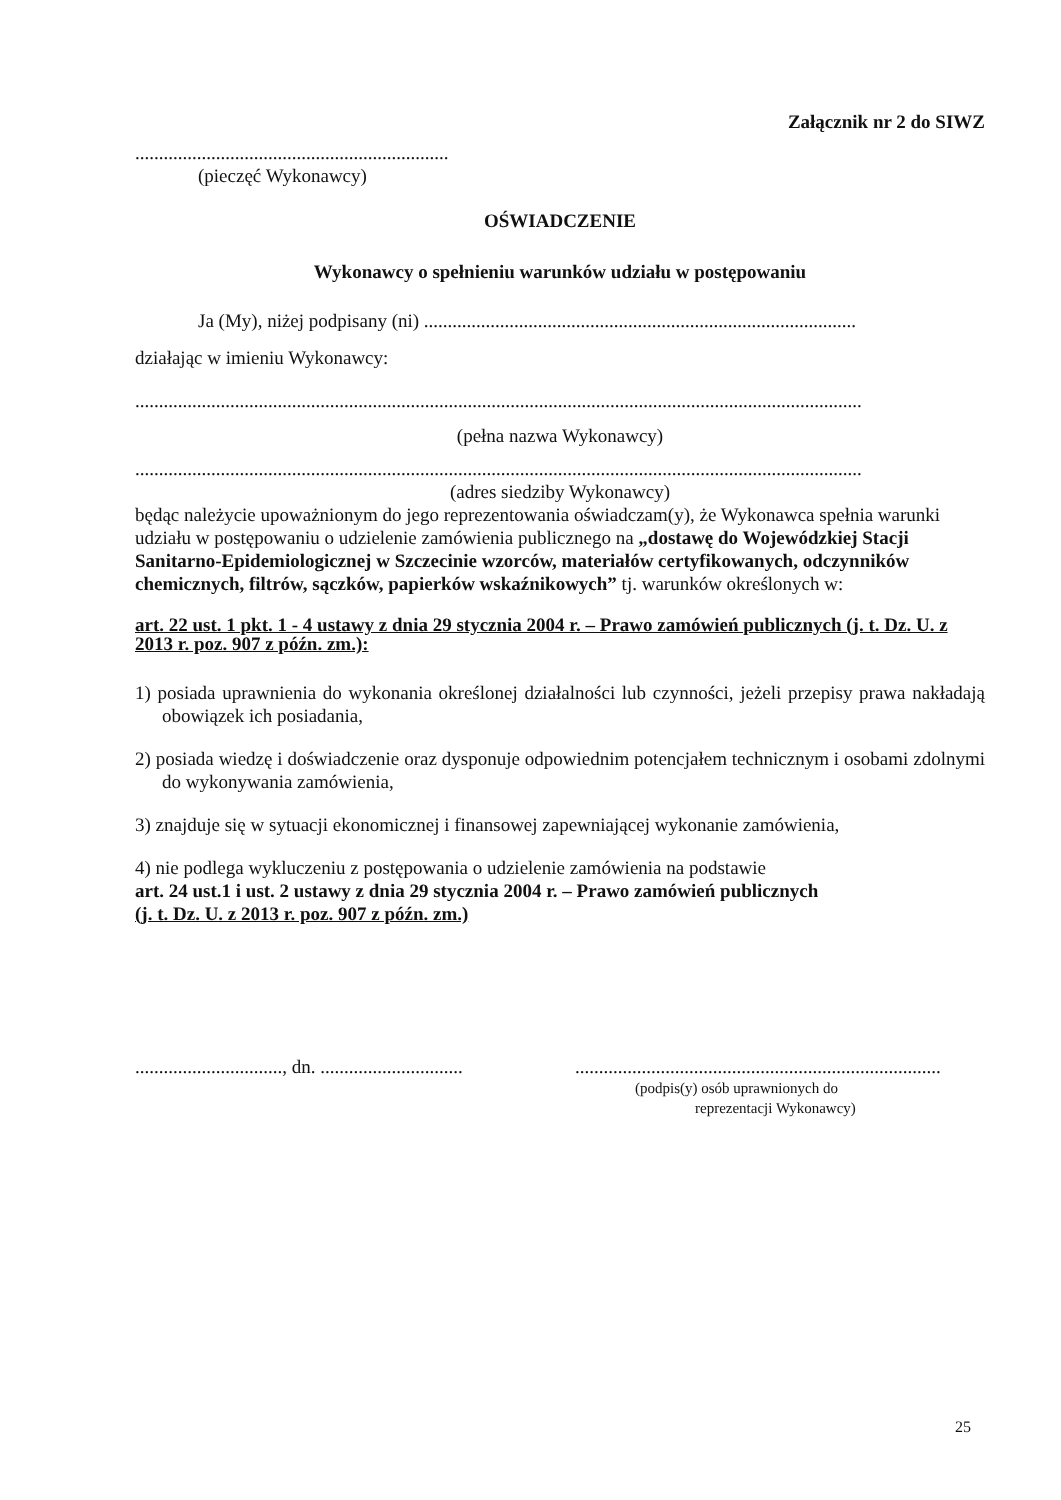Załącznik nr 2 do SIWZ
..................................................................
(pieczęć Wykonawcy)
OŚWIADCZENIE
Wykonawcy o spełnieniu warunków udziału w postępowaniu
Ja (My), niżej podpisany (ni) ...........................................................................................
działając w imieniu Wykonawcy:
.........................................................................................................................................................
(pełna nazwa Wykonawcy)
.........................................................................................................................................................
(adres siedziby Wykonawcy)
będąc należycie upoważnionym do jego reprezentowania oświadczam(y), że Wykonawca spełnia warunki udziału w postępowaniu o udzielenie zamówienia publicznego na „dostawę do Wojewódzkiej Stacji Sanitarno-Epidemiologicznej w Szczecinie wzorców, materiałów certyfikowanych, odczynników chemicznych, filtrów, sączków, papierków wskaźnikowych” tj. warunków określonych w:
art. 22 ust. 1 pkt. 1 - 4 ustawy z dnia 29 stycznia 2004 r. – Prawo zamówień publicznych (j. t. Dz. U. z 2013 r. poz. 907 z późn. zm.):
1) posiada uprawnienia do wykonania określonej działalności lub czynności, jeżeli przepisy prawa nakładają obowiązek ich posiadania,
2) posiada wiedzę i doświadczenie oraz dysponuje odpowiednim potencjałem technicznym i osobami zdolnymi do wykonywania zamówienia,
3) znajduje się w sytuacji ekonomicznej i finansowej zapewniającej wykonanie zamówienia,
4) nie podlega wykluczeniu z postępowania o udzielenie zamówienia na podstawie
art. 24 ust.1 i ust. 2 ustawy z dnia 29 stycznia 2004 r. – Prawo zamówień publicznych
(j. t. Dz. U. z 2013 r. poz. 907 z późn. zm.)
..............................., dn. ..............................
.............................................................................
(podpis(y) osób uprawnionych do
reprezentacji Wykonawcy)
25